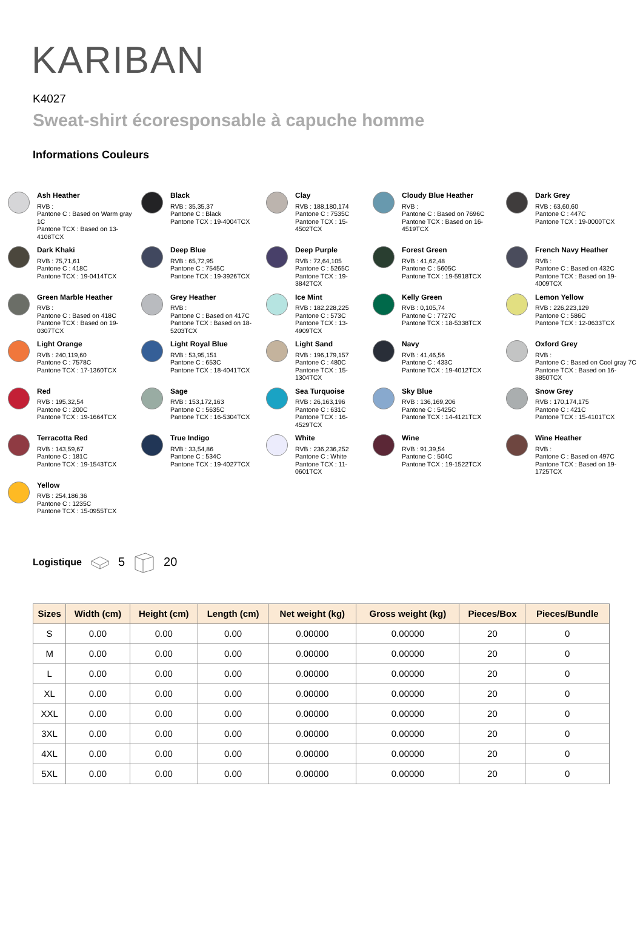KARIBAN
K4027
Sweat-shirt écoresponsable à capuche homme
Informations Couleurs
Ash Heather
RVB :
Pantone C : Based on Warm gray 1C
Pantone TCX : Based on 13-4108TCX
Black
RVB : 35,35,37
Pantone C : Black
Pantone TCX : 19-4004TCX
Clay
RVB : 188,180,174
Pantone C : 7535C
Pantone TCX : 15-4502TCX
Cloudy Blue Heather
RVB :
Pantone C : Based on 7696C
Pantone TCX : Based on 16-4519TCX
Dark Grey
RVB : 63,60,60
Pantone C : 447C
Pantone TCX : 19-0000TCX
Dark Khaki
RVB : 75,71,61
Pantone C : 418C
Pantone TCX : 19-0414TCX
Deep Blue
RVB : 65,72,95
Pantone C : 7545C
Pantone TCX : 19-3926TCX
Deep Purple
RVB : 72,64,105
Pantone C : 5265C
Pantone TCX : 19-3842TCX
Forest Green
RVB : 41,62,48
Pantone C : 5605C
Pantone TCX : 19-5918TCX
French Navy Heather
RVB :
Pantone C : Based on 432C
Pantone TCX : Based on 19-4009TCX
Green Marble Heather
RVB :
Pantone C : Based on 418C
Pantone TCX : Based on 19-0307TCX
Grey Heather
RVB :
Pantone C : Based on 417C
Pantone TCX : Based on 18-5203TCX
Ice Mint
RVB : 182,228,225
Pantone C : 573C
Pantone TCX : 13-4909TCX
Kelly Green
RVB : 0,105,74
Pantone C : 7727C
Pantone TCX : 18-5338TCX
Lemon Yellow
RVB : 226,223,129
Pantone C : 586C
Pantone TCX : 12-0633TCX
Light Orange
RVB : 240,119,60
Pantone C : 7578C
Pantone TCX : 17-1360TCX
Light Royal Blue
RVB : 53,95,151
Pantone C : 653C
Pantone TCX : 18-4041TCX
Light Sand
RVB : 196,179,157
Pantone C : 480C
Pantone TCX : 15-1304TCX
Navy
RVB : 41,46,56
Pantone C : 433C
Pantone TCX : 19-4012TCX
Oxford Grey
RVB :
Pantone C : Based on Cool gray 7C
Pantone TCX : Based on 16-3850TCX
Red
RVB : 195,32,54
Pantone C : 200C
Pantone TCX : 19-1664TCX
Sage
RVB : 153,172,163
Pantone C : 5635C
Pantone TCX : 16-5304TCX
Sea Turquoise
RVB : 26,163,196
Pantone C : 631C
Pantone TCX : 16-4529TCX
Sky Blue
RVB : 136,169,206
Pantone C : 5425C
Pantone TCX : 14-4121TCX
Snow Grey
RVB : 170,174,175
Pantone C : 421C
Pantone TCX : 15-4101TCX
Terracotta Red
RVB : 143,59,67
Pantone C : 181C
Pantone TCX : 19-1543TCX
True Indigo
RVB : 33,54,86
Pantone C : 534C
Pantone TCX : 19-4027TCX
White
RVB : 236,236,252
Pantone C : White
Pantone TCX : 11-0601TCX
Wine
RVB : 91,39,54
Pantone C : 504C
Pantone TCX : 19-1522TCX
Wine Heather
RVB :
Pantone C : Based on 497C
Pantone TCX : Based on 19-1725TCX
Yellow
RVB : 254,186,36
Pantone C : 1235C
Pantone TCX : 15-0955TCX
Logistique 5 20
| Sizes | Width (cm) | Height (cm) | Length (cm) | Net weight (kg) | Gross weight (kg) | Pieces/Box | Pieces/Bundle |
| --- | --- | --- | --- | --- | --- | --- | --- |
| S | 0.00 | 0.00 | 0.00 | 0.00000 | 0.00000 | 20 | 0 |
| M | 0.00 | 0.00 | 0.00 | 0.00000 | 0.00000 | 20 | 0 |
| L | 0.00 | 0.00 | 0.00 | 0.00000 | 0.00000 | 20 | 0 |
| XL | 0.00 | 0.00 | 0.00 | 0.00000 | 0.00000 | 20 | 0 |
| XXL | 0.00 | 0.00 | 0.00 | 0.00000 | 0.00000 | 20 | 0 |
| 3XL | 0.00 | 0.00 | 0.00 | 0.00000 | 0.00000 | 20 | 0 |
| 4XL | 0.00 | 0.00 | 0.00 | 0.00000 | 0.00000 | 20 | 0 |
| 5XL | 0.00 | 0.00 | 0.00 | 0.00000 | 0.00000 | 20 | 0 |